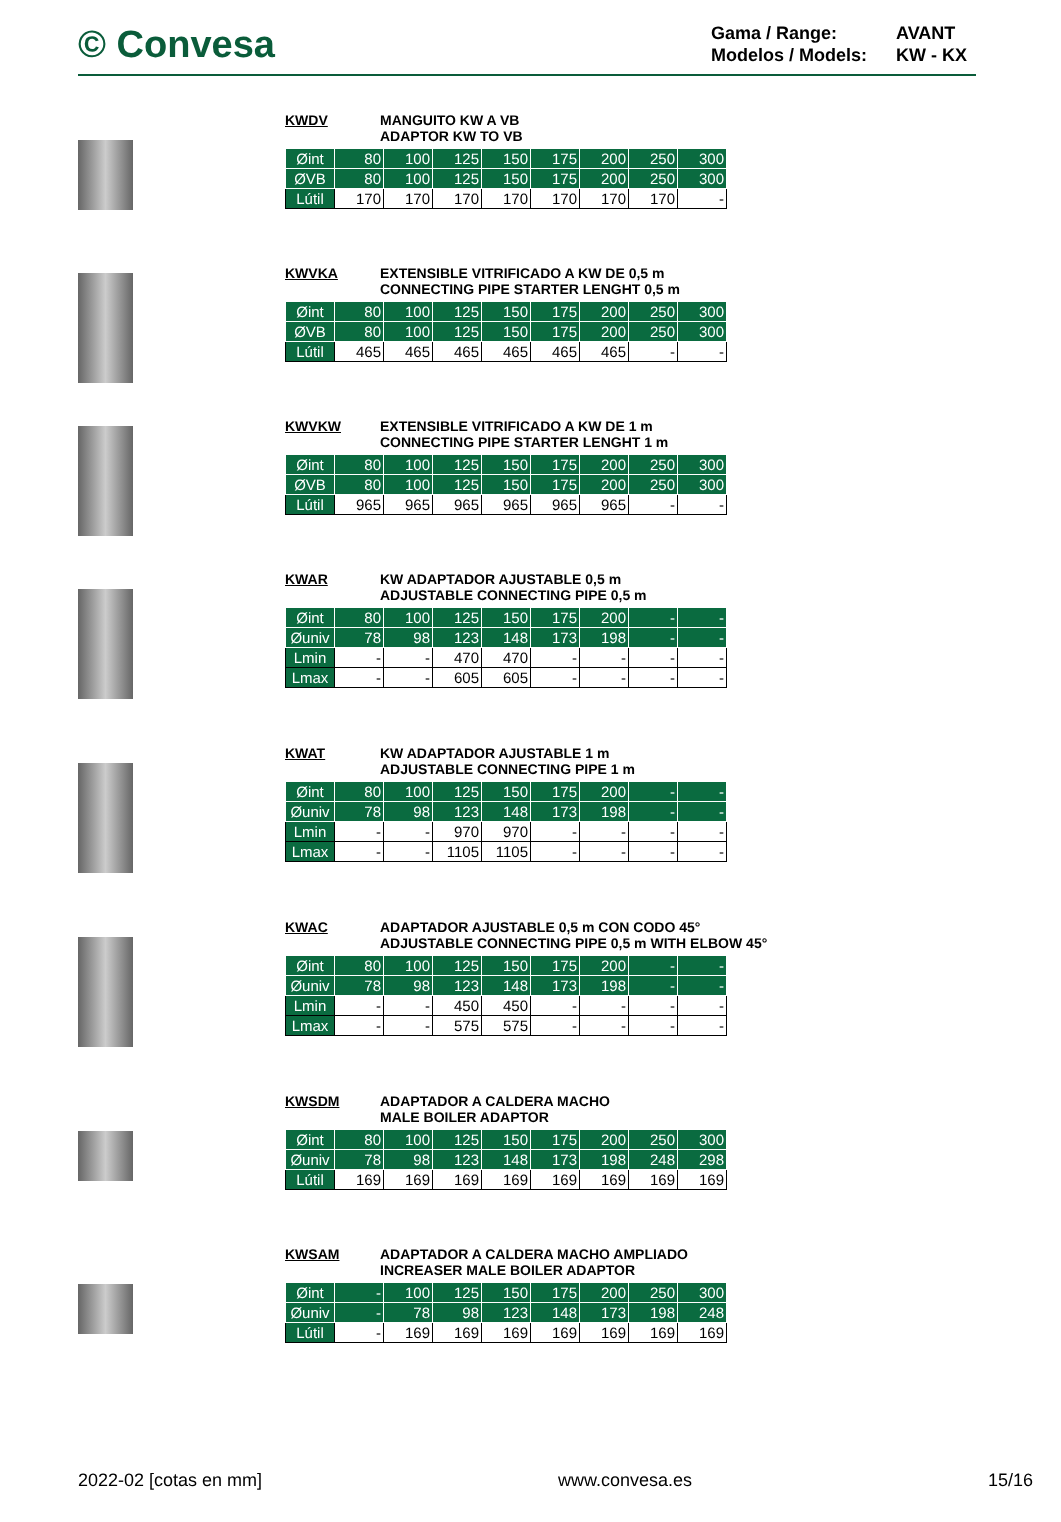© Convesa
Gama / Range: AVANT Modelos / Models: KW - KX
KWDV MANGUITO KW A VB
ADAPTOR KW TO VB
| Øint | 80 | 100 | 125 | 150 | 175 | 200 | 250 | 300 |
| ØVB | 80 | 100 | 125 | 150 | 175 | 200 | 250 | 300 |
| Lútil | 170 | 170 | 170 | 170 | 170 | 170 | 170 | - |
KWVKA EXTENSIBLE VITRIFICADO A KW DE 0,5 m
CONNECTING PIPE STARTER LENGHT 0,5 m
| Øint | 80 | 100 | 125 | 150 | 175 | 200 | 250 | 300 |
| ØVB | 80 | 100 | 125 | 150 | 175 | 200 | 250 | 300 |
| Lútil | 465 | 465 | 465 | 465 | 465 | 465 | - | - |
KWVKW EXTENSIBLE VITRIFICADO A KW DE 1 m
CONNECTING PIPE STARTER LENGHT 1 m
| Øint | 80 | 100 | 125 | 150 | 175 | 200 | 250 | 300 |
| ØVB | 80 | 100 | 125 | 150 | 175 | 200 | 250 | 300 |
| Lútil | 965 | 965 | 965 | 965 | 965 | 965 | - | - |
KWAR KW ADAPTADOR AJUSTABLE 0,5 m
ADJUSTABLE CONNECTING PIPE 0,5 m
| Øint | 80 | 100 | 125 | 150 | 175 | 200 | - | - |
| Øuniv | 78 | 98 | 123 | 148 | 173 | 198 | - | - |
| Lmin | - | - | 470 | 470 | - | - | - | - |
| Lmax | - | - | 605 | 605 | - | - | - | - |
KWAT KW ADAPTADOR AJUSTABLE 1 m
ADJUSTABLE CONNECTING PIPE 1 m
| Øint | 80 | 100 | 125 | 150 | 175 | 200 | - | - |
| Øuniv | 78 | 98 | 123 | 148 | 173 | 198 | - | - |
| Lmin | - | - | 970 | 970 | - | - | - | - |
| Lmax | - | - | 1105 | 1105 | - | - | - | - |
KWAC ADAPTADOR AJUSTABLE 0,5 m CON CODO 45°
ADJUSTABLE CONNECTING PIPE 0,5 m WITH ELBOW 45°
| Øint | 80 | 100 | 125 | 150 | 175 | 200 | - | - |
| Øuniv | 78 | 98 | 123 | 148 | 173 | 198 | - | - |
| Lmin | - | - | 450 | 450 | - | - | - | - |
| Lmax | - | - | 575 | 575 | - | - | - | - |
KWSDM ADAPTADOR A CALDERA MACHO
MALE BOILER ADAPTOR
| Øint | 80 | 100 | 125 | 150 | 175 | 200 | 250 | 300 |
| Øuniv | 78 | 98 | 123 | 148 | 173 | 198 | 248 | 298 |
| Lútil | 169 | 169 | 169 | 169 | 169 | 169 | 169 | 169 |
KWSAM ADAPTADOR A CALDERA MACHO AMPLIADO
INCREASER MALE BOILER ADAPTOR
| Øint | - | 100 | 125 | 150 | 175 | 200 | 250 | 300 |
| Øuniv | - | 78 | 98 | 123 | 148 | 173 | 198 | 248 |
| Lútil | - | 169 | 169 | 169 | 169 | 169 | 169 | 169 |
2022-02 [cotas en mm] www.convesa.es 15/16